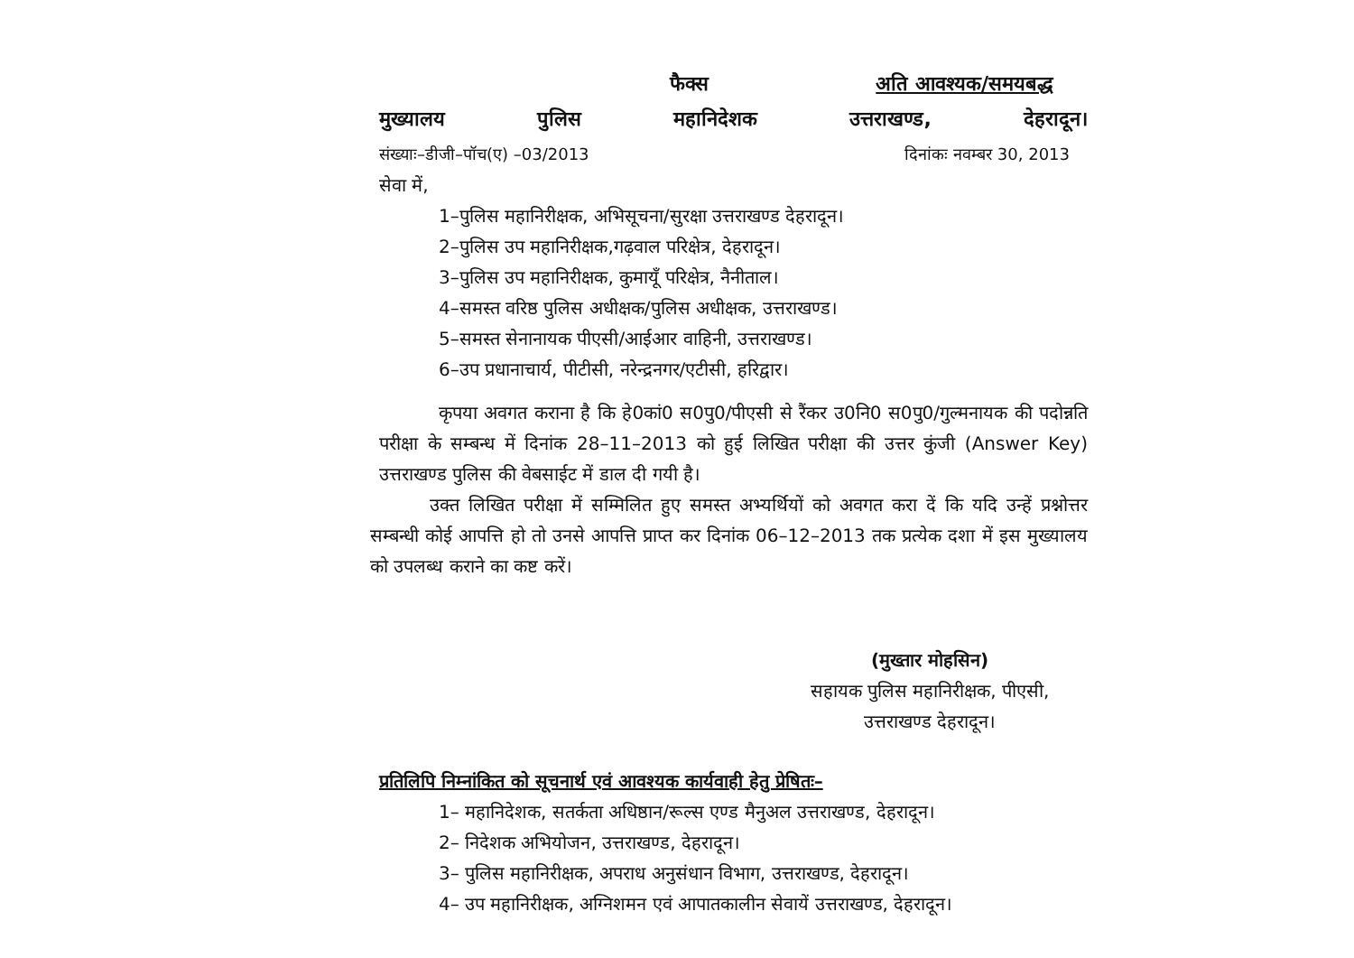फैक्स अति आवश्यक/समयबद्ध
मुख्यालय पुलिस महानिदेशक उत्तराखण्ड, देहरादून।
संख्याः–डीजी–पॉच(ए) –03/2013 दिनांकः नवम्बर 30, 2013
सेवा में,
1–पुलिस महानिरीक्षक, अभिसूचना/सुरक्षा उत्तराखण्ड देहरादून।
2–पुलिस उप महानिरीक्षक,गढ़वाल परिक्षेत्र, देहरादून।
3–पुलिस उप महानिरीक्षक, कुमायूँ परिक्षेत्र, नैनीताल।
4–समस्त वरिष्ठ पुलिस अधीक्षक/पुलिस अधीक्षक, उत्तराखण्ड।
5–समस्त सेनानायक पीएसी/आईआर वाहिनी, उत्तराखण्ड।
6–उप प्रधानाचार्य, पीटीसी, नरेन्द्रनगर/एटीसी, हरिद्वार।
कृपया अवगत कराना है कि हे0कां0 स0पु0/पीएसी से रैंकर उ0नि0 स0पु0/गुल्मनायक की पदोन्नति परीक्षा के सम्बन्ध में दिनांक 28–11–2013 को हुई लिखित परीक्षा की उत्तर कुंजी (Answer Key) उत्तराखण्ड पुलिस की वेबसाईट में डाल दी गयी है।
उक्त लिखित परीक्षा में सम्मिलित हुए समस्त अभ्यर्थियों को अवगत करा दें कि यदि उन्हें प्रश्नोत्तर सम्बन्धी कोई आपत्ति हो तो उनसे आपत्ति प्राप्त कर दिनांक 06–12–2013 तक प्रत्येक दशा में इस मुख्यालय को उपलब्ध कराने का कष्ट करें।
(मुख्तार मोहसिन)
सहायक पुलिस महानिरीक्षक, पीएसी,
उत्तराखण्ड देहरादून।
प्रतिलिपि निम्नांकित को सूचनार्थ एवं आवश्यक कार्यवाही हेतु प्रेषितः–
1– महानिदेशक, सतर्कता अधिष्ठान/रूल्स एण्ड मैनुअल उत्तराखण्ड, देहरादून।
2– निदेशक अभियोजन, उत्तराखण्ड, देहरादून।
3– पुलिस महानिरीक्षक, अपराध अनुसंधान विभाग, उत्तराखण्ड, देहरादून।
4– उप महानिरीक्षक, अग्निशमन एवं आपातकालीन सेवायें उत्तराखण्ड, देहरादून।